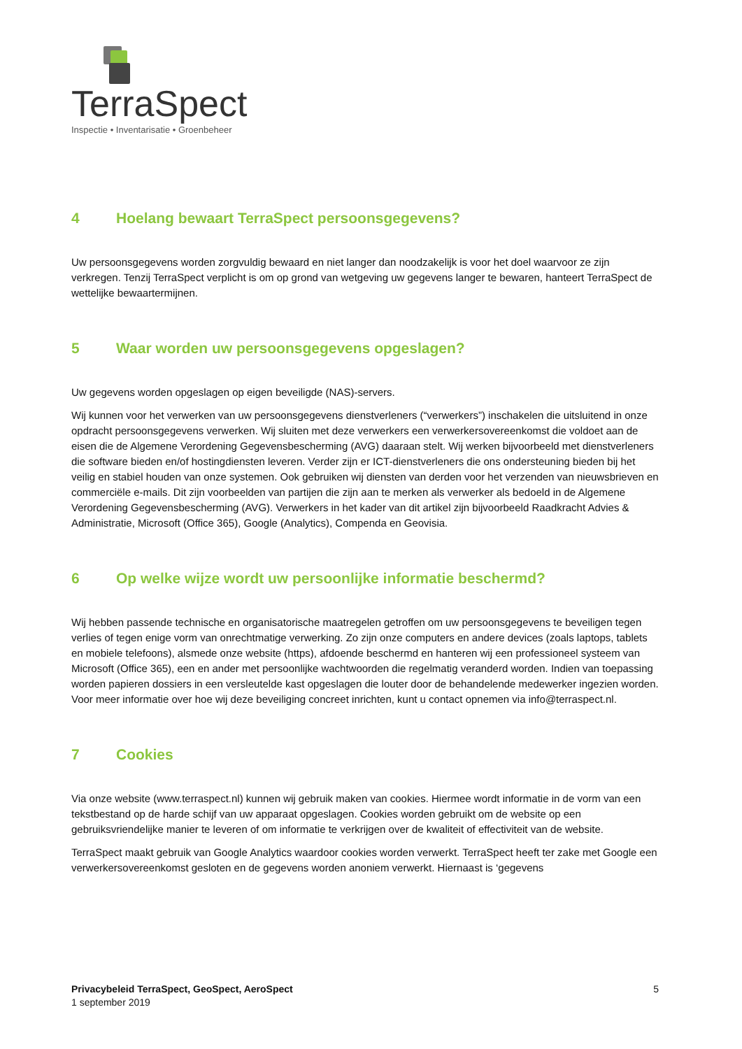TerraSpect
Inspectie • Inventarisatie • Groenbeheer
4 Hoelang bewaart TerraSpect persoonsgegevens?
Uw persoonsgegevens worden zorgvuldig bewaard en niet langer dan noodzakelijk is voor het doel waarvoor ze zijn verkregen. Tenzij TerraSpect verplicht is om op grond van wetgeving uw gegevens langer te bewaren, hanteert TerraSpect de wettelijke bewaartermijnen.
5 Waar worden uw persoonsgegevens opgeslagen?
Uw gegevens worden opgeslagen op eigen beveiligde (NAS)-servers.
Wij kunnen voor het verwerken van uw persoonsgegevens dienstverleners (“verwerkers”) inschakelen die uitsluitend in onze opdracht persoonsgegevens verwerken. Wij sluiten met deze verwerkers een verwerkersovereenkomst die voldoet aan de eisen die de Algemene Verordening Gegevensbescherming (AVG) daaraan stelt. Wij werken bijvoorbeeld met dienstverleners die software bieden en/of hostingdiensten leveren. Verder zijn er ICT-dienstverleners die ons ondersteuning bieden bij het veilig en stabiel houden van onze systemen. Ook gebruiken wij diensten van derden voor het verzenden van nieuwsbrieven en commerciële e-mails. Dit zijn voorbeelden van partijen die zijn aan te merken als verwerker als bedoeld in de Algemene Verordening Gegevensbescherming (AVG). Verwerkers in het kader van dit artikel zijn bijvoorbeeld Raadkracht Advies & Administratie, Microsoft (Office 365), Google (Analytics), Compenda en Geovisia.
6 Op welke wijze wordt uw persoonlijke informatie beschermd?
Wij hebben passende technische en organisatorische maatregelen getroffen om uw persoonsgegevens te beveiligen tegen verlies of tegen enige vorm van onrechtmatige verwerking. Zo zijn onze computers en andere devices (zoals laptops, tablets en mobiele telefoons), alsmede onze website (https), afdoende beschermd en hanteren wij een professioneel systeem van Microsoft (Office 365), een en ander met persoonlijke wachtwoorden die regelmatig veranderd worden. Indien van toepassing worden papieren dossiers in een versleutelde kast opgeslagen die louter door de behandelende medewerker ingezien worden. Voor meer informatie over hoe wij deze beveiliging concreet inrichten, kunt u contact opnemen via info@terraspect.nl.
7 Cookies
Via onze website (www.terraspect.nl) kunnen wij gebruik maken van cookies. Hiermee wordt informatie in de vorm van een tekstbestand op de harde schijf van uw apparaat opgeslagen. Cookies worden gebruikt om de website op een gebruiksvriendelijke manier te leveren of om informatie te verkrijgen over de kwaliteit of effectiviteit van de website.
TerraSpect maakt gebruik van Google Analytics waardoor cookies worden verwerkt. TerraSpect heeft ter zake met Google een verwerkersovereenkomst gesloten en de gegevens worden anoniem verwerkt. Hiernaast is ‘gegevens
Privacybeleid TerraSpect, GeoSpect, AeroSpect
1 september 2019
5